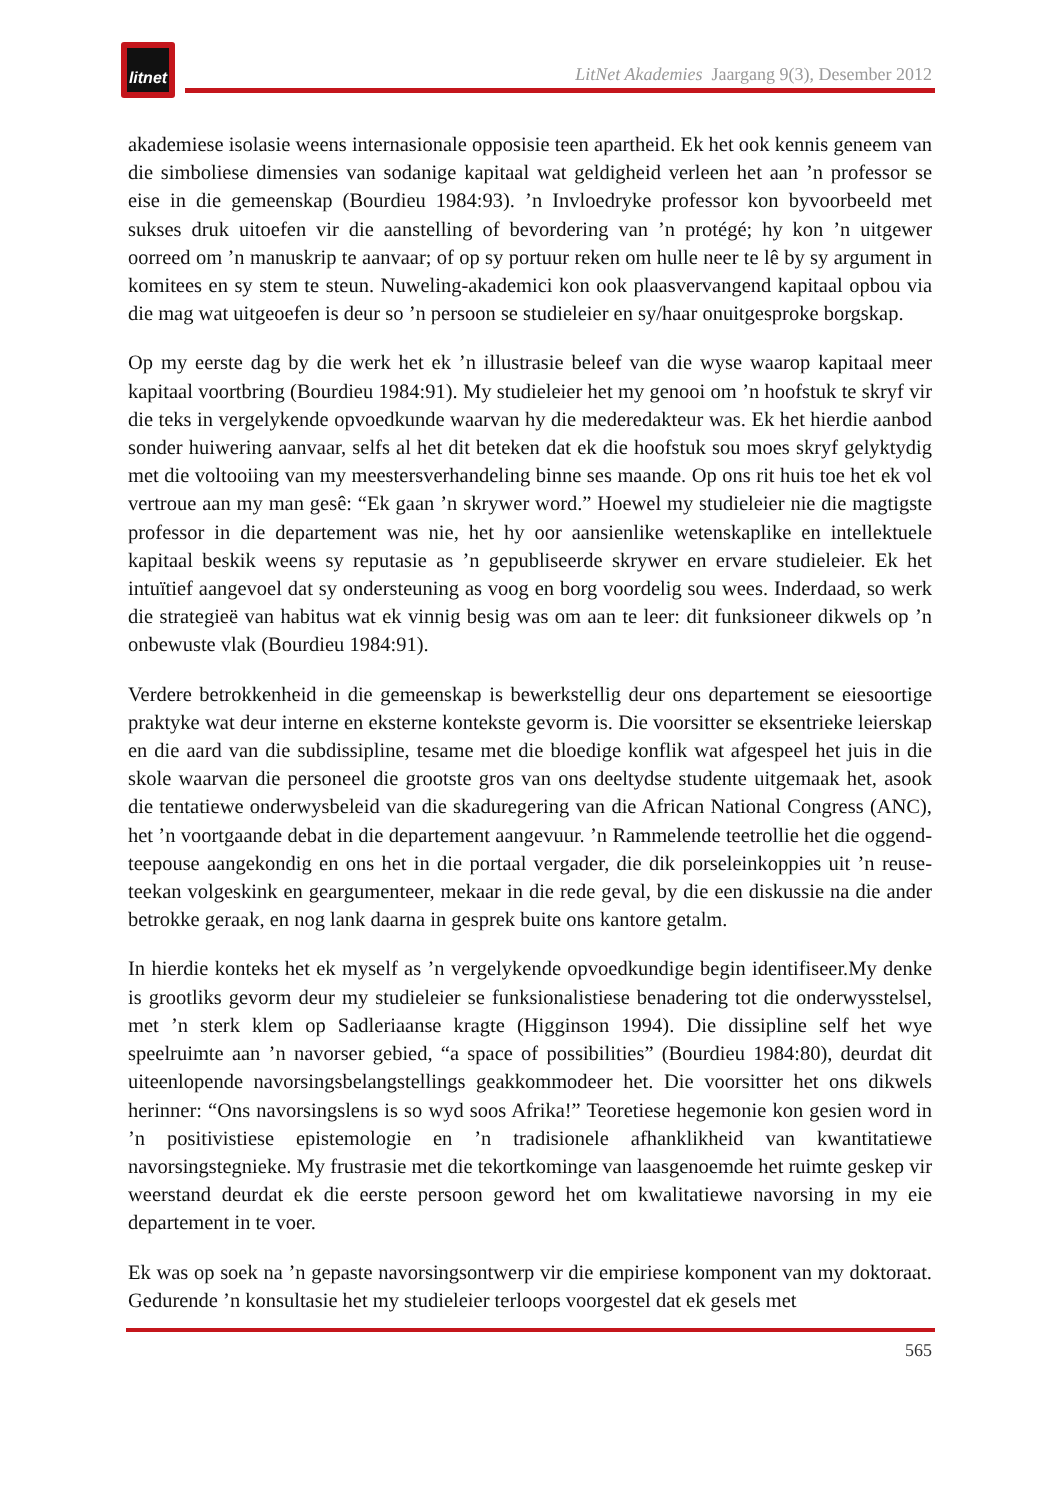litnet
LitNet Akademies Jaargang 9(3), Desember 2012
akademiese isolasie weens internasionale opposisie teen apartheid. Ek het ook kennis geneem van die simboliese dimensies van sodanige kapitaal wat geldigheid verleen het aan ’n professor se eise in die gemeenskap (Bourdieu 1984:93). ’n Invloedryke professor kon byvoorbeeld met sukses druk uitoefen vir die aanstelling of bevordering van ’n protégé; hy kon ’n uitgewer oorreed om ’n manuskrip te aanvaar; of op sy portuur reken om hulle neer te lê by sy argument in komitees en sy stem te steun. Nuweling-akademici kon ook plaasvervangend kapitaal opbou via die mag wat uitgeoefen is deur so ’n persoon se studieleier en sy/haar onuitgesproke borgskap.
Op my eerste dag by die werk het ek ’n illustrasie beleef van die wyse waarop kapitaal meer kapitaal voortbring (Bourdieu 1984:91). My studieleier het my genooi om ’n hoofstuk te skryf vir die teks in vergelykende opvoedkunde waarvan hy die mederedakteur was. Ek het hierdie aanbod sonder huiwering aanvaar, selfs al het dit beteken dat ek die hoofstuk sou moes skryf gelyktydig met die voltooiing van my meestersverhandeling binne ses maande. Op ons rit huis toe het ek vol vertroue aan my man gesê: “Ek gaan ’n skrywer word.” Hoewel my studieleier nie die magtigste professor in die departement was nie, het hy oor aansienlike wetenskaplike en intellektuele kapitaal beskik weens sy reputasie as ’n gepubliseerde skrywer en ervare studieleier. Ek het intuïtief aangevoel dat sy ondersteuning as voog en borg voordelig sou wees. Inderdaad, so werk die strategieë van habitus wat ek vinnig besig was om aan te leer: dit funksioneer dikwels op ’n onbewuste vlak (Bourdieu 1984:91).
Verdere betrokkenheid in die gemeenskap is bewerkstellig deur ons departement se eiesoortige praktyke wat deur interne en eksterne kontekste gevorm is. Die voorsitter se eksentrieke leierskap en die aard van die subdissipline, tesame met die bloedige konflik wat afgespeel het juis in die skole waarvan die personeel die grootste gros van ons deeltydse studente uitgemaak het, asook die tentatiewe onderwysbeleid van die skaduregering van die African National Congress (ANC), het ’n voortgaande debat in die departement aangevuur. ’n Rammelende teetrollie het die oggend-teepouse aangekondig en ons het in die portaal vergader, die dik porseleinkoppies uit ’n reuse-teekan volgeskink en geargumenteer, mekaar in die rede geval, by die een diskussie na die ander betrokke geraak, en nog lank daarna in gesprek buite ons kantore getalm.
In hierdie konteks het ek myself as ’n vergelykende opvoedkundige begin identifiseer.My denke is grootliks gevorm deur my studieleier se funksionalistiese benadering tot die onderwysstelsel, met ’n sterk klem op Sadleriaanse kragte (Higginson 1994). Die dissipline self het wye speelruimte aan ’n navorser gebied, “a space of possibilities” (Bourdieu 1984:80), deurdat dit uiteenlopende navorsingsbelangstellings geakkommodeer het. Die voorsitter het ons dikwels herinner: “Ons navorsingslens is so wyd soos Afrika!” Teoretiese hegemonie kon gesien word in ’n positivistiese epistemologie en ’n tradisionele afhanklikheid van kwantitatiewe navorsingstegnieke. My frustrasie met die tekortkominge van laasgenoemde het ruimte geskep vir weerstand deurdat ek die eerste persoon geword het om kwalitatiewe navorsing in my eie departement in te voer.
Ek was op soek na ’n gepaste navorsingsontwerp vir die empiriese komponent van my doktoraat. Gedurende ’n konsultasie het my studieleier terloops voorgestel dat ek gesels met
565